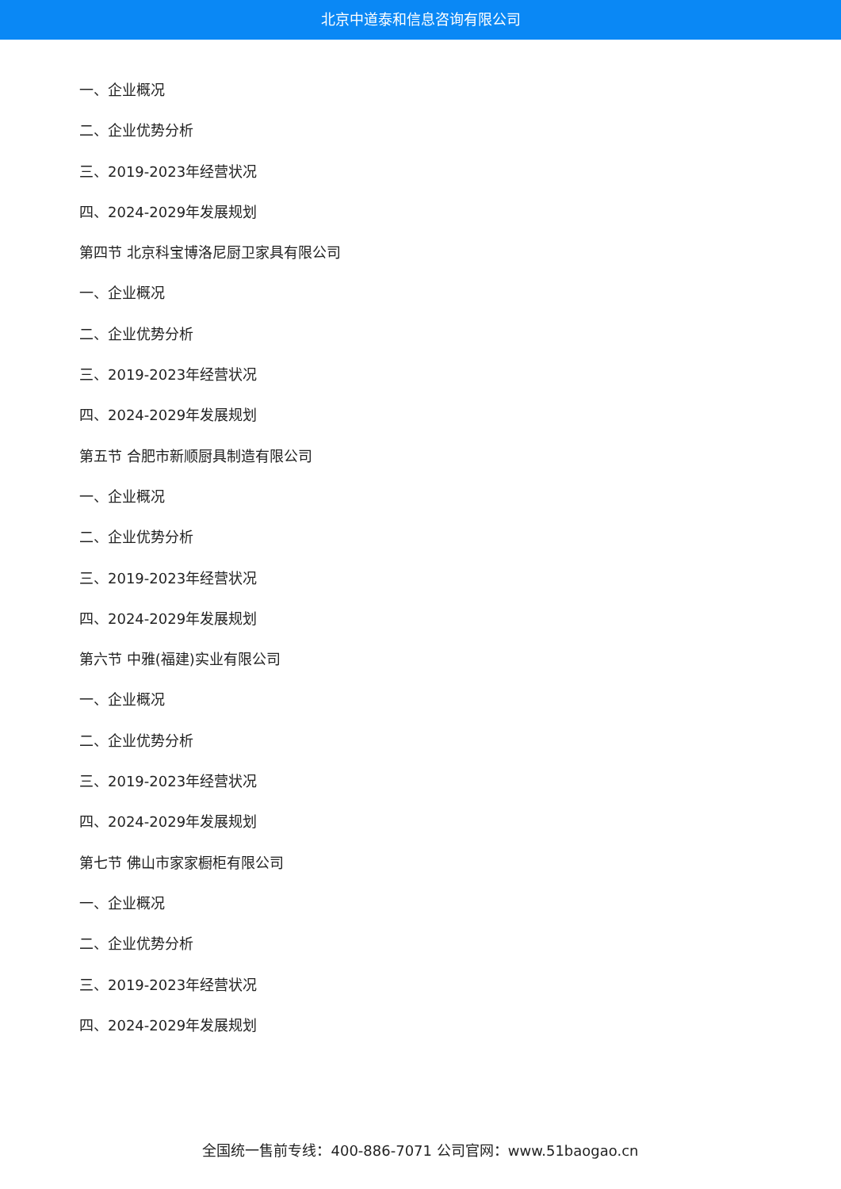北京中道泰和信息咨询有限公司
一、企业概况
二、企业优势分析
三、2019-2023年经营状况
四、2024-2029年发展规划
第四节 北京科宝博洛尼厨卫家具有限公司
一、企业概况
二、企业优势分析
三、2019-2023年经营状况
四、2024-2029年发展规划
第五节 合肥市新顺厨具制造有限公司
一、企业概况
二、企业优势分析
三、2019-2023年经营状况
四、2024-2029年发展规划
第六节 中雅(福建)实业有限公司
一、企业概况
二、企业优势分析
三、2019-2023年经营状况
四、2024-2029年发展规划
第七节 佛山市家家橱柜有限公司
一、企业概况
二、企业优势分析
三、2019-2023年经营状况
四、2024-2029年发展规划
全国统一售前专线：400-886-7071 公司官网：www.51baogao.cn